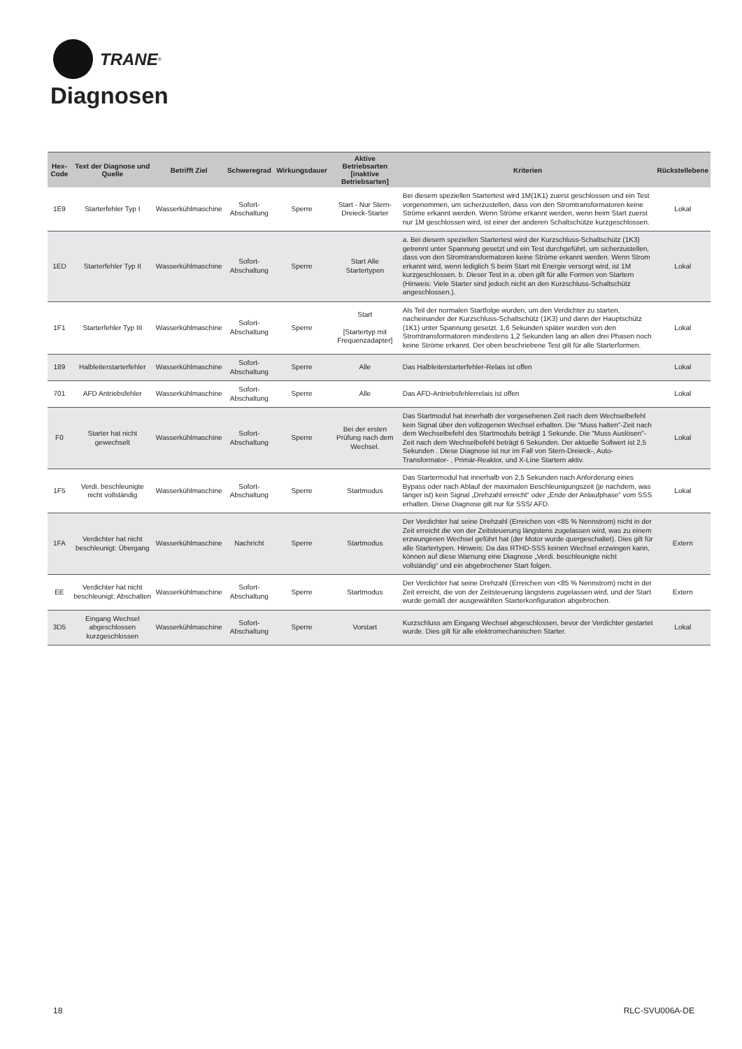TRANE<sup>®</sup>
Diagnosen
| Hex-Code | Text der Diagnose und Quelle | Betrifft Ziel | Schweregrad | Wirkungsdauer | Aktive Betriebsarten [inaktive Betriebsarten] | Kriterien | Rückstellebene |
| --- | --- | --- | --- | --- | --- | --- | --- |
| 1E9 | Starterfehler Typ I | Wasserkühlmaschine | Sofort-Abschaltung | Sperre | Start - Nur Stern-Dreieck-Starter | Bei diesem speziellen Startertest wird 1M(1K1) zuerst geschlossen und ein Test vorgenommen, um sicherzustellen, dass von den Stromtransformatoren keine Ströme erkannt werden. Wenn Ströme erkannt werden, wenn beim Start zuerst nur 1M geschlossen wird, ist einer der anderen Schaltschütze kurzgeschlossen. | Lokal |
| 1ED | Starterfehler Typ II | Wasserkühlmaschine | Sofort-Abschaltung | Sperre | Start Alle Startertypen | a. Bei diesem speziellen Startertest wird der Kurzschluss-Schaltschütz (1K3) getrennt unter Spannung gesetzt und ein Test durchgeführt, um sicherzustellen, dass von den Stromtransformatoren keine Ströme erkannt werden. Wenn Strom erkannt wird, wenn lediglich S beim Start mit Energie versorgt wird, ist 1M kurzgeschlossen. b. Dieser Test in a. oben gilt für alle Formen von Startern (Hinweis: Viele Starter sind jedoch nicht an den Kurzschluss-Schaltschütz angeschlossen.). | Lokal |
| 1F1 | Starterfehler Typ III | Wasserkühlmaschine | Sofort-Abschaltung | Sperre | Start [Startertyp mit Frequenzadapter] | Als Teil der normalen Startfolge wurden, um den Verdichter zu starten, nacheinander der Kurzschluss-Schaltschütz (1K3) und dann der Hauptschütz (1K1) unter Spannung gesetzt. 1,6 Sekunden später wurden von den Stromtransformatoren mindestens 1,2 Sekunden lang an allen drei Phasen noch keine Ströme erkannt. Der oben beschriebene Test gilt für alle Starterformen. | Lokal |
| 189 | Halbleiterstarterfehler | Wasserkühlmaschine | Sofort-Abschaltung | Sperre | Alle | Das Halbleiterstarterfehler-Relais ist offen | Lokal |
| 701 | AFD Antriebsfehler | Wasserkühlmaschine | Sofort-Abschaltung | Sperre | Alle | Das AFD-Antriebsfehlerrelais ist offen | Lokal |
| F0 | Starter hat nicht gewechselt | Wasserkühlmaschine | Sofort-Abschaltung | Sperre | Bei der ersten Prüfung nach dem Wechsel. | Das Startmodul hat innerhalb der vorgesehenen Zeit nach dem Wechselbefehl kein Signal über den vollzogenen Wechsel erhalten. Die "Muss halten"-Zeit nach dem Wechselbefehl des Startmoduls beträgt 1 Sekunde. Die "Muss Auslösen"-Zeit nach dem Wechselbefehl beträgt 6 Sekunden. Der aktuelle Sollwert ist 2,5 Sekunden . Diese Diagnose ist nur im Fall von Stern-Dreieck-, Auto-Transformator- , Primär-Reaktor, und X-Line Startern aktiv. | Lokal |
| 1F5 | Verdi. beschleunigte nicht vollständig | Wasserkühlmaschine | Sofort-Abschaltung | Sperre | Startmodus | Das Startermodul hat innerhalb von 2,5 Sekunden nach Anforderung eines Bypass oder nach Ablauf der maximalen Beschleunigungszeit (je nachdem, was länger ist) kein Signal „Drehzahl erreicht“ oder „Ende der Anlaufphase“ vom SSS erhalten. Diese Diagnose gilt nur für SSS/ AFD. | Lokal |
| 1FA | Verdichter hat nicht beschleunigt: Übergang | Wasserkühlmaschine | Nachricht | Sperre | Startmodus | Der Verdichter hat seine Drehzahl (Erreichen von <85 % Nennstrom) nicht in der Zeit erreicht die von der Zeitsteuerung längstens zugelassen wird, was zu einem erzwungenen Wechsel geführt hat (der Motor wurde quergeschaltet). Dies gilt für alle Startertypen. Hinweis: Da das RTHD-SSS keinen Wechsel erzwingen kann, können auf diese Warnung eine Diagnose „Verdi. beschleunigte nicht vollständig“ und ein abgebrochener Start folgen. | Extern |
| EE | Verdichter hat nicht beschleunigt: Abschalten | Wasserkühlmaschine | Sofort-Abschaltung | Sperre | Startmodus | Der Verdichter hat seine Drehzahl (Erreichen von <85 % Nennstrom) nicht in der Zeit erreicht, die von der Zeitsteuerung längstens zugelassen wird, und der Start wurde gemäß der ausgewählten Starterkonfiguration abgebrochen. | Extern |
| 3D5 | Eingang Wechsel abgeschlossen kurzgeschlossen | Wasserkühlmaschine | Sofort-Abschaltung | Sperre | Vorstart | Kurzschluss am Eingang Wechsel abgeschlossen, bevor der Verdichter gestartet wurde. Dies gilt für alle elektromechanischen Starter. | Lokal |
18 RLC-SVU006A-DE